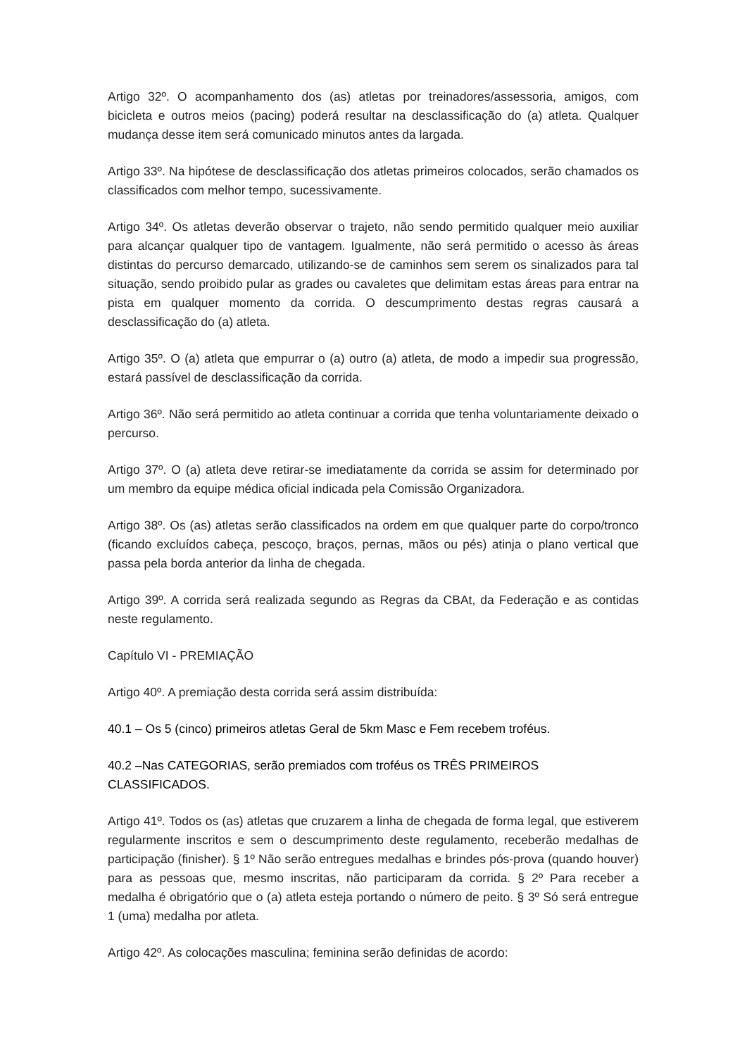Artigo 32º. O acompanhamento dos (as) atletas por treinadores/assessoria, amigos, com bicicleta e outros meios (pacing) poderá resultar na desclassificação do (a) atleta. Qualquer mudança desse item será comunicado minutos antes da largada.
Artigo 33º. Na hipótese de desclassificação dos atletas primeiros colocados, serão chamados os classificados com melhor tempo, sucessivamente.
Artigo 34º. Os atletas deverão observar o trajeto, não sendo permitido qualquer meio auxiliar para alcançar qualquer tipo de vantagem. Igualmente, não será permitido o acesso às áreas distintas do percurso demarcado, utilizando-se de caminhos sem serem os sinalizados para tal situação, sendo proibido pular as grades ou cavaletes que delimitam estas áreas para entrar na pista em qualquer momento da corrida. O descumprimento destas regras causará a desclassificação do (a) atleta.
Artigo 35º. O (a) atleta que empurrar o (a) outro (a) atleta, de modo a impedir sua progressão, estará passível de desclassificação da corrida.
Artigo 36º. Não será permitido ao atleta continuar a corrida que tenha voluntariamente deixado o percurso.
Artigo 37º. O (a) atleta deve retirar-se imediatamente da corrida se assim for determinado por um membro da equipe médica oficial indicada pela Comissão Organizadora.
Artigo 38º. Os (as) atletas serão classificados na ordem em que qualquer parte do corpo/tronco (ficando excluídos cabeça, pescoço, braços, pernas, mãos ou pés) atinja o plano vertical que passa pela borda anterior da linha de chegada.
Artigo 39º. A corrida será realizada segundo as Regras da CBAt, da Federação e as contidas neste regulamento.
Capítulo VI - PREMIAÇÃO
Artigo 40º. A premiação desta corrida será assim distribuída:
40.1 – Os 5 (cinco) primeiros atletas Geral de 5km Masc e Fem recebem troféus.
40.2 –Nas CATEGORIAS, serão premiados com troféus os TRÊS PRIMEIROS CLASSIFICADOS.
Artigo 41º. Todos os (as) atletas que cruzarem a linha de chegada de forma legal, que estiverem regularmente inscritos e sem o descumprimento deste regulamento, receberão medalhas de participação (finisher). § 1º Não serão entregues medalhas e brindes pós-prova (quando houver) para as pessoas que, mesmo inscritas, não participaram da corrida. § 2º Para receber a medalha é obrigatório que o (a) atleta esteja portando o número de peito. § 3º Só será entregue 1 (uma) medalha por atleta.
Artigo 42º. As colocações masculina; feminina serão definidas de acordo: